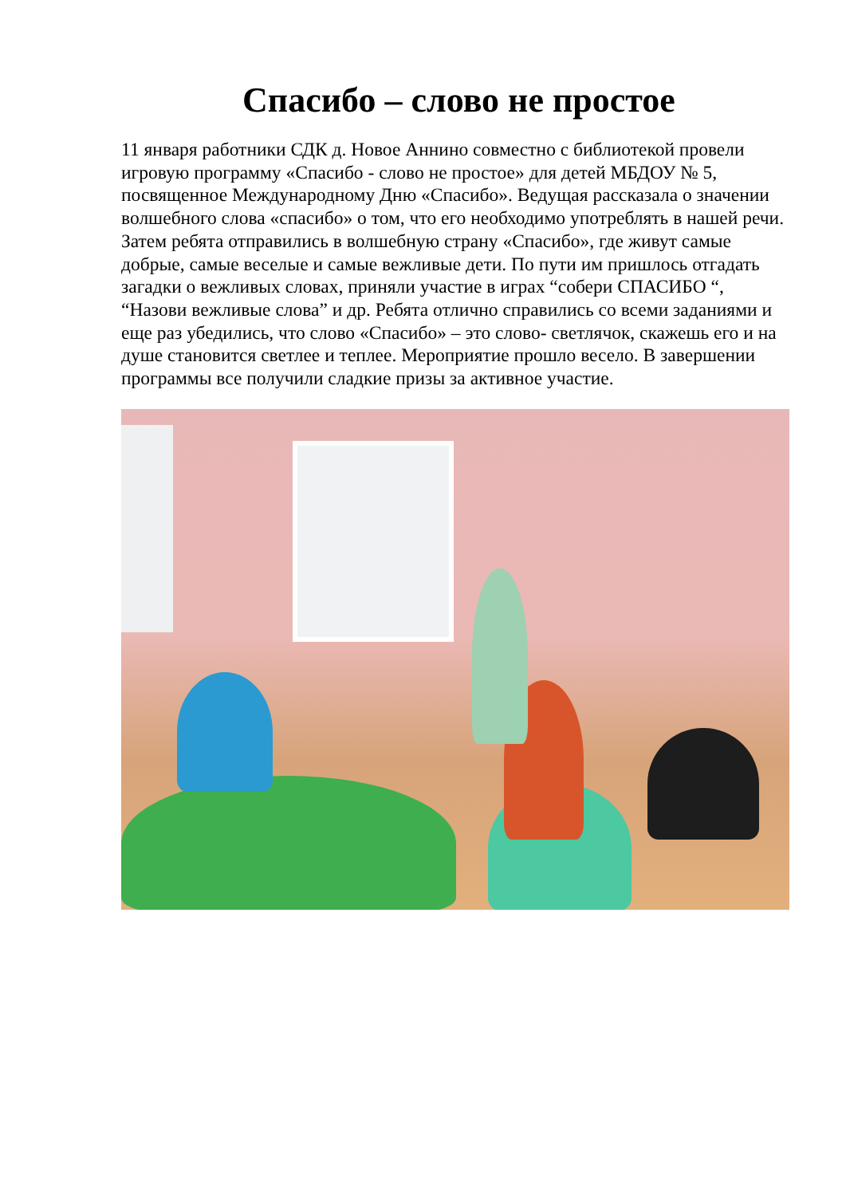Спасибо – слово не простое
11 января работники СДК д. Новое Аннино совместно с библиотекой провели игровую программу «Спасибо - слово не простое» для детей МБДОУ № 5, посвященное Международному Дню «Спасибо». Ведущая рассказала о значении волшебного слова «спасибо» о том, что его необходимо употреблять в нашей речи. Затем ребята отправились в волшебную страну «Спасибо», где живут самые добрые, самые веселые и самые вежливые дети. По пути им пришлось отгадать загадки о вежливых словах, приняли участие в играх “собери СПАСИБО “, “Назови вежливые слова” и др. Ребята отлично справились со всеми заданиями и еще раз убедились, что слово «Спасибо» – это слово- светлячок, скажешь его и на душе становится светлее и теплее. Мероприятие прошло весело. В завершении программы все получили сладкие призы за активное участие.